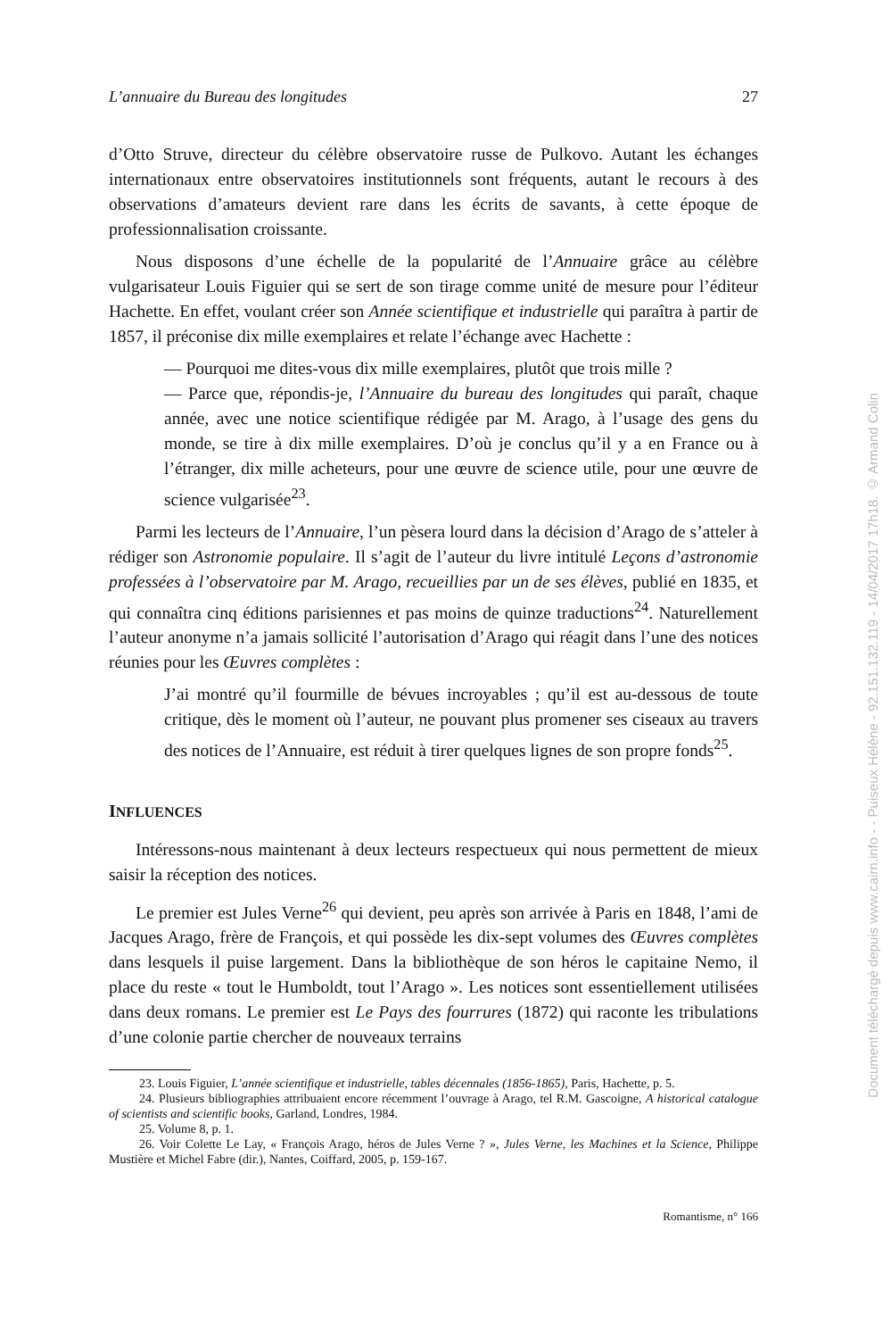L’annuaire du Bureau des longitudes 27
d’Otto Struve, directeur du célèbre observatoire russe de Pulkovo. Autant les échanges internationaux entre observatoires institutionnels sont fréquents, autant le recours à des observations d’amateurs devient rare dans les écrits de savants, à cette époque de professionnalisation croissante.
Nous disposons d’une échelle de la popularité de l’Annuaire grâce au célèbre vulgarisateur Louis Figuier qui se sert de son tirage comme unité de mesure pour l’éditeur Hachette. En effet, voulant créer son Année scientifique et industrielle qui paraîtra à partir de 1857, il préconise dix mille exemplaires et relate l’échange avec Hachette :
— Pourquoi me dites-vous dix mille exemplaires, plutôt que trois mille ?
— Parce que, répondis-je, l’Annuaire du bureau des longitudes qui paraît, chaque année, avec une notice scientifique rédigée par M. Arago, à l’usage des gens du monde, se tire à dix mille exemplaires. D’où je conclus qu’il y a en France ou à l’étranger, dix mille acheteurs, pour une œuvre de science utile, pour une œuvre de science vulgarisée<sup>23</sup>.
Parmi les lecteurs de l’Annuaire, l’un pèsera lourd dans la décision d’Arago de s’atteler à rédiger son Astronomie populaire. Il s’agit de l’auteur du livre intitulé Leçons d’astronomie professées à l’observatoire par M. Arago, recueillies par un de ses élèves, publié en 1835, et qui connaîtra cinq éditions parisiennes et pas moins de quinze traductions<sup>24</sup>. Naturellement l’auteur anonyme n’a jamais sollicité l’autorisation d’Arago qui réagit dans l’une des notices réunies pour les Œuvres complètes :
J’ai montré qu’il fourmille de bévues incroyables ; qu’il est au-dessous de toute critique, dès le moment où l’auteur, ne pouvant plus promener ses ciseaux au travers des notices de l’Annuaire, est réduit à tirer quelques lignes de son propre fonds<sup>25</sup>.
INFLUENCES
Intéressons-nous maintenant à deux lecteurs respectueux qui nous permettent de mieux saisir la réception des notices.
Le premier est Jules Verne<sup>26</sup> qui devient, peu après son arrivée à Paris en 1848, l’ami de Jacques Arago, frère de François, et qui possède les dix-sept volumes des Œuvres complètes dans lesquels il puise largement. Dans la bibliothèque de son héros le capitaine Nemo, il place du reste « tout le Humboldt, tout l’Arago ». Les notices sont essentiellement utilisées dans deux romans. Le premier est Le Pays des fourrures (1872) qui raconte les tribulations d’une colonie partie chercher de nouveaux terrains
23. Louis Figuier, L’année scientifique et industrielle, tables décennales (1856-1865), Paris, Hachette, p. 5.
24. Plusieurs bibliographies attribuaient encore récemment l’ouvrage à Arago, tel R.M. Gascoigne, A historical catalogue of scientists and scientific books, Garland, Londres, 1984.
25. Volume 8, p. 1.
26. Voir Colette Le Lay, « François Arago, héros de Jules Verne ? », Jules Verne, les Machines et la Science, Philippe Mustière et Michel Fabre (dir.), Nantes, Coiffard, 2005, p. 159-167.
Romantisme, n° 166
Document téléchargé depuis www.cairn.info - - Puiseux Hélène - 92.151.132.119 - 14/04/2017 17h18. © Armand Colin